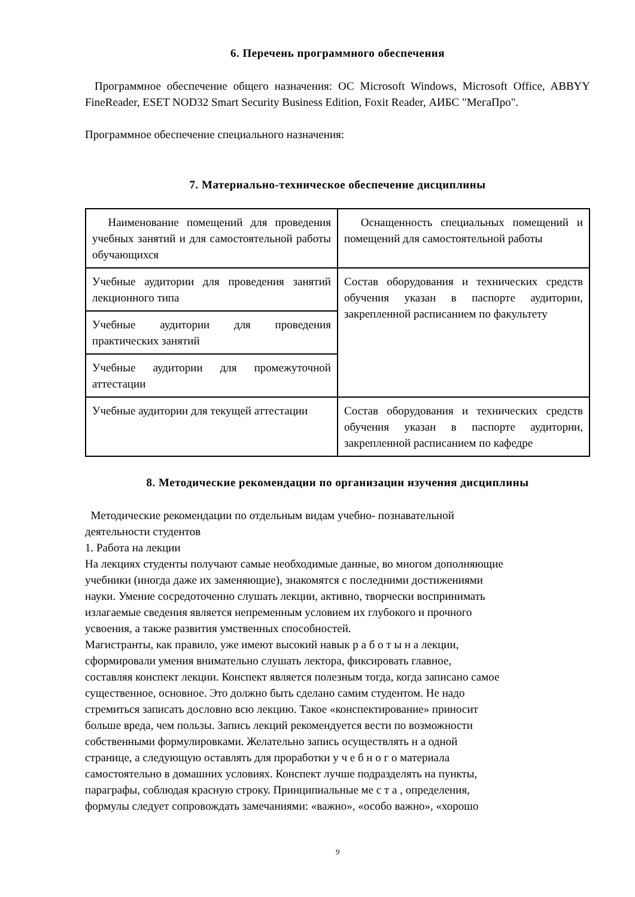6. Перечень программного обеспечения
Программное обеспечение общего назначения: ОС Microsoft Windows, Microsoft Office, ABBYY FineReader, ESET NOD32 Smart Security Business Edition, Foxit Reader, АИБС "МегаПро".
Программное обеспечение специального назначения:
7. Материально-техническое обеспечение дисциплины
| Наименование помещений для проведения учебных занятий и для самостоятельной работы обучающихся | Оснащенность специальных помещений и помещений для самостоятельной работы |
| Учебные аудитории для проведения занятий лекционного типа | Состав оборудования и технических средств обучения указан в паспорте аудитории, закрепленной расписанием по факультету |
| Учебные аудитории для проведения практических занятий | |
| Учебные аудитории для промежуточной аттестации | |
| Учебные аудитории для текущей аттестации | Состав оборудования и технических средств обучения указан в паспорте аудитории, закрепленной расписанием по кафедре |
8. Методические рекомендации по организации изучения дисциплины
Методические рекомендации по отдельным видам учебно- познавательной
деятельности студентов
1. Работа на лекции
На лекциях студенты получают самые необходимые данные, во многом дополняющие
учебники (иногда даже их заменяющие), знакомятся с последними достижениями
науки. Умение сосредоточенно слушать лекции, активно, творчески воспринимать
излагаемые сведения является непременным условием их глубокого и прочного
усвоения, а также развития умственных способностей.
Магистранты, как правило, уже имеют высокий навык р а б о т ы н а лекции,
сформировали умения внимательно слушать лектора, фиксировать главное,
составляя конспект лекции. Конспект является полезным тогда, когда записано самое
существенное, основное. Это должно быть сделано самим студентом. Не надо
стремиться записать дословно всю лекцию. Такое «конспектирование» приносит
больше вреда, чем пользы. Запись лекций рекомендуется вести по возможности
собственными формулировками. Желательно запись осуществлять н а одной
странице, а следующую оставлять для проработки у ч е б н о г о материала
самостоятельно в домашних условиях. Конспект лучше подразделять на пункты,
параграфы, соблюдая красную строку. Принципиальные ме с т а , определения,
формулы следует сопровождать замечаниями: «важно», «особо важно», «хорошо
9